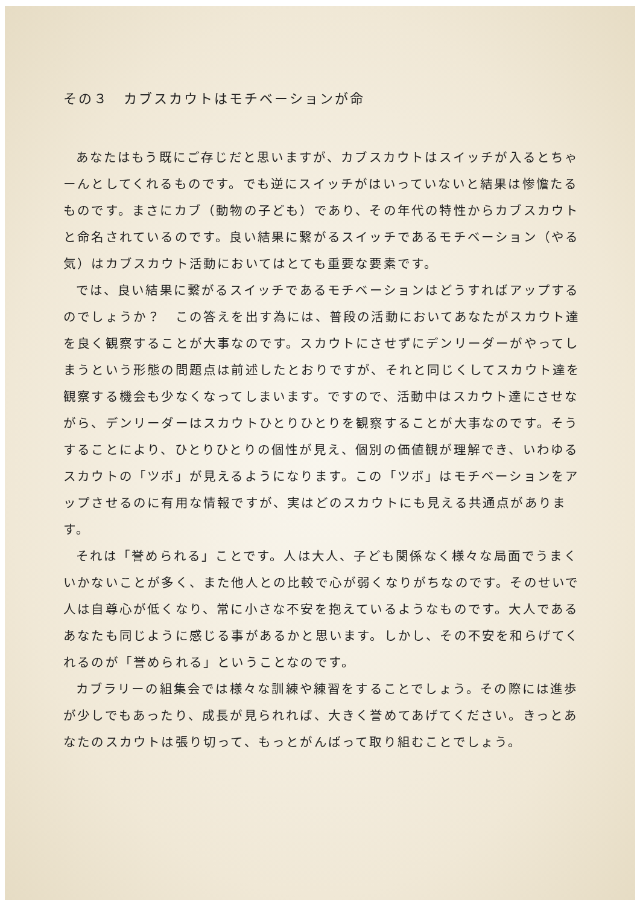その３　カブスカウトはモチベーションが命
あなたはもう既にご存じだと思いますが、カブスカウトはスイッチが入るとちゃーんとしてくれるものです。でも逆にスイッチがはいっていないと結果は惨憺たるものです。まさにカブ（動物の子ども）であり、その年代の特性からカブスカウトと命名されているのです。良い結果に繋がるスイッチであるモチベーション（やる気）はカブスカウト活動においてはとても重要な要素です。
では、良い結果に繋がるスイッチであるモチベーションはどうすればアップするのでしょうか？　この答えを出す為には、普段の活動においてあなたがスカウト達を良く観察することが大事なのです。スカウトにさせずにデンリーダーがやってしまうという形態の問題点は前述したとおりですが、それと同じくしてスカウト達を観察する機会も少なくなってしまいます。ですので、活動中はスカウト達にさせながら、デンリーダーはスカウトひとりひとりを観察することが大事なのです。そうすることにより、ひとりひとりの個性が見え、個別の価値観が理解でき、いわゆるスカウトの「ツボ」が見えるようになります。この「ツボ」はモチベーションをアップさせるのに有用な情報ですが、実はどのスカウトにも見える共通点があります。
それは「誉められる」ことです。人は大人、子ども関係なく様々な局面でうまくいかないことが多く、また他人との比較で心が弱くなりがちなのです。そのせいで人は自尊心が低くなり、常に小さな不安を抱えているようなものです。大人であるあなたも同じように感じる事があるかと思います。しかし、その不安を和らげてくれるのが「誉められる」ということなのです。
カブラリーの組集会では様々な訓練や練習をすることでしょう。その際には進歩が少しでもあったり、成長が見られれば、大きく誉めてあげてください。きっとあなたのスカウトは張り切って、もっとがんばって取り組むことでしょう。